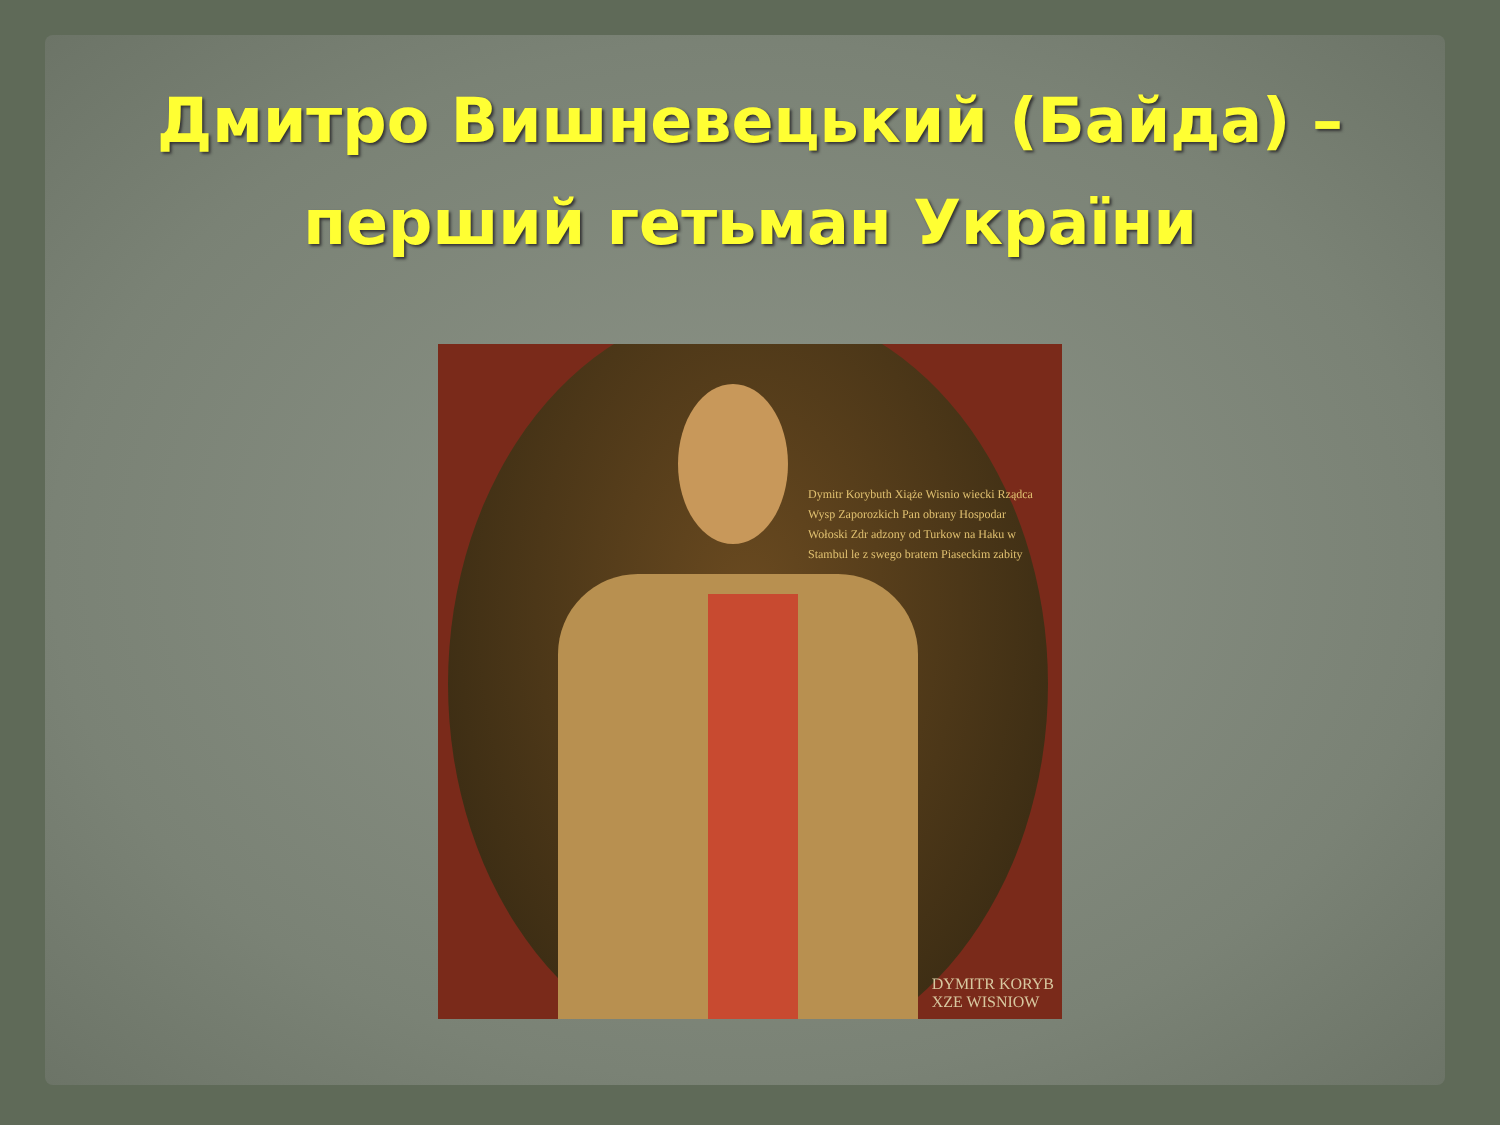Дмитро Вишневецький (Байда) –
перший гетьман України
Dymitr Korybuth Xiąże Wisnio wiecki Rządca Wysp Zaporozkich Pan obrany Hospodar Wołoski Zdr adzony od Turkow na Haku w Stambul le z swego bratem Piaseckim zabity
DYMITR KORYB
XZE WISNIOW